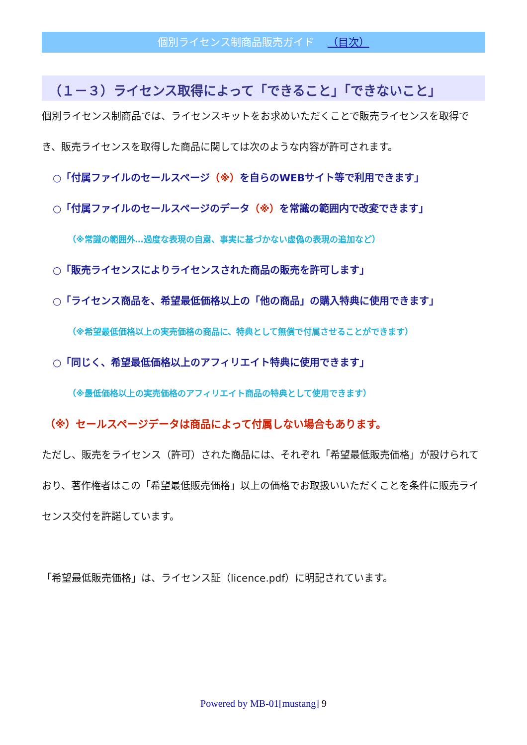個別ライセンス制商品販売ガイド （目次）
（１－３）ライセンス取得によって「できること」「できないこと」
個別ライセンス制商品では、ライセンスキットをお求めいただくことで販売ライセンスを取得でき、販売ライセンスを取得した商品に関しては次のような内容が許可されます。
○「付属ファイルのセールスページ（※）を自らのWEBサイト等で利用できます」
○「付属ファイルのセールスページのデータ（※）を常識の範囲内で改変できます」
（※常識の範囲外…過度な表現の自粛、事実に基づかない虚偽の表現の追加など）
○「販売ライセンスによりライセンスされた商品の販売を許可します」
○「ライセンス商品を、希望最低価格以上の「他の商品」の購入特典に使用できます」
（※希望最低価格以上の実売価格の商品に、特典として無償で付属させることができます）
○「同じく、希望最低価格以上のアフィリエイト特典に使用できます」
（※最低価格以上の実売価格のアフィリエイト商品の特典として使用できます）
（※）セールスページデータは商品によって付属しない場合もあります。
ただし、販売をライセンス（許可）された商品には、それぞれ「希望最低販売価格」が設けられており、著作権者はこの「希望最低販売価格」以上の価格でお取扱いいただくことを条件に販売ライセンス交付を許諾しています。
「希望最低販売価格」は、ライセンス証（licence.pdf）に明記されています。
Powered by MB-01[mustang] 9